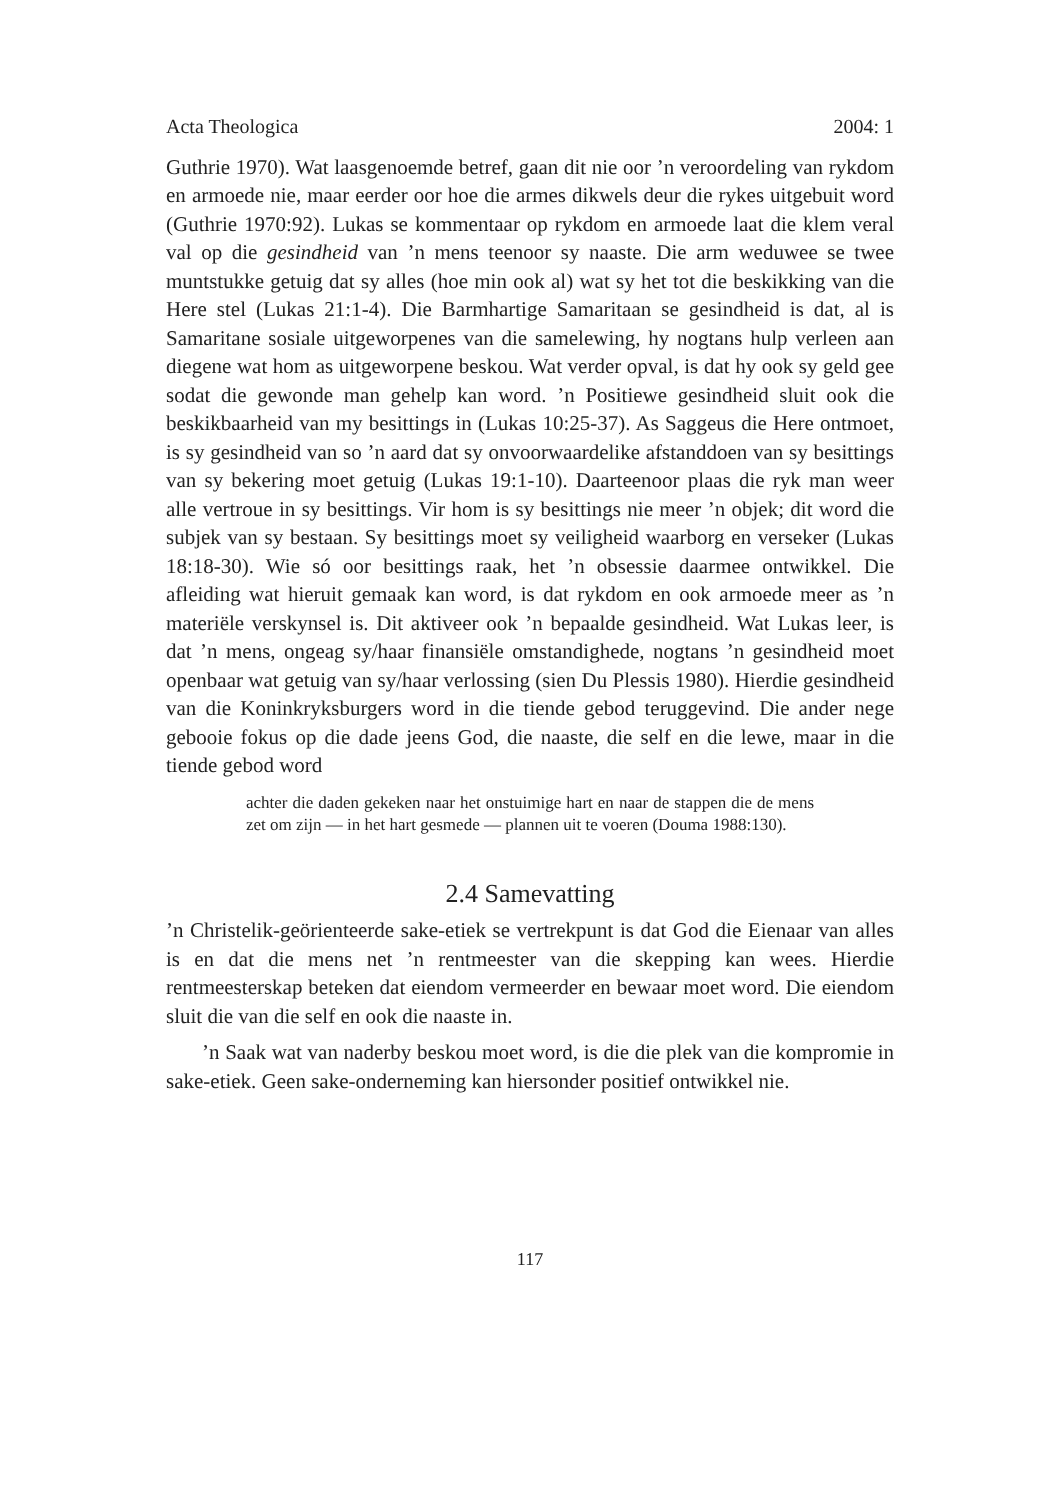Acta Theologica 2004: 1
Guthrie 1970). Wat laasgenoemde betref, gaan dit nie oor ’n veroordeling van rykdom en armoede nie, maar eerder oor hoe die armes dikwels deur die rykes uitgebuit word (Guthrie 1970:92). Lukas se kommentaar op rykdom en armoede laat die klem veral val op die gesindheid van ’n mens teenoor sy naaste. Die arm weduwee se twee muntstukke getuig dat sy alles (hoe min ook al) wat sy het tot die beskikking van die Here stel (Lukas 21:1-4). Die Barmhartige Samaritaan se gesindheid is dat, al is Samaritane sosiale uitgeworpenes van die samelewing, hy nogtans hulp verleen aan diegene wat hom as uitgeworpene beskou. Wat verder opval, is dat hy ook sy geld gee sodat die gewonde man gehelp kan word. ’n Positiewe gesindheid sluit ook die beskikbaarheid van my besittings in (Lukas 10:25-37). As Saggeus die Here ontmoet, is sy gesindheid van so ’n aard dat sy onvoorwaardelike afstanddoen van sy besittings van sy bekering moet getuig (Lukas 19:1-10). Daarteenoor plaas die ryk man weer alle vertroue in sy besittings. Vir hom is sy besittings nie meer ’n objek; dit word die subjek van sy bestaan. Sy besittings moet sy veiligheid waarborg en verseker (Lukas 18:18-30). Wie só oor besittings raak, het ’n obsessie daarmee ontwikkel. Die afleiding wat hieruit gemaak kan word, is dat rykdom en ook armoede meer as ’n materiële verskynsel is. Dit aktiveer ook ’n bepaalde gesindheid. Wat Lukas leer, is dat ’n mens, ongeag sy/haar finansiële omstandighede, nogtans ’n gesindheid moet openbaar wat getuig van sy/haar verlossing (sien Du Plessis 1980). Hierdie gesindheid van die Koninkryksburgers word in die tiende gebod teruggevind. Die ander nege gebooie fokus op die dade jeens God, die naaste, die self en die lewe, maar in die tiende gebod word
achter die daden gekeken naar het onstuimige hart en naar de stappen die de mens zet om zijn — in het hart gesmede — plannen uit te voeren (Douma 1988:130).
2.4 Samevatting
’n Christelik-geörienteerde sake-etiek se vertrekpunt is dat God die Eienaar van alles is en dat die mens net ’n rentmeester van die skepping kan wees. Hierdie rentmeesterskap beteken dat eiendom vermeerder en bewaar moet word. Die eiendom sluit die van die self en ook die naaste in.
’n Saak wat van naderby beskou moet word, is die die plek van die kompromie in sake-etiek. Geen sake-onderneming kan hiersonder positief ontwikkel nie.
117